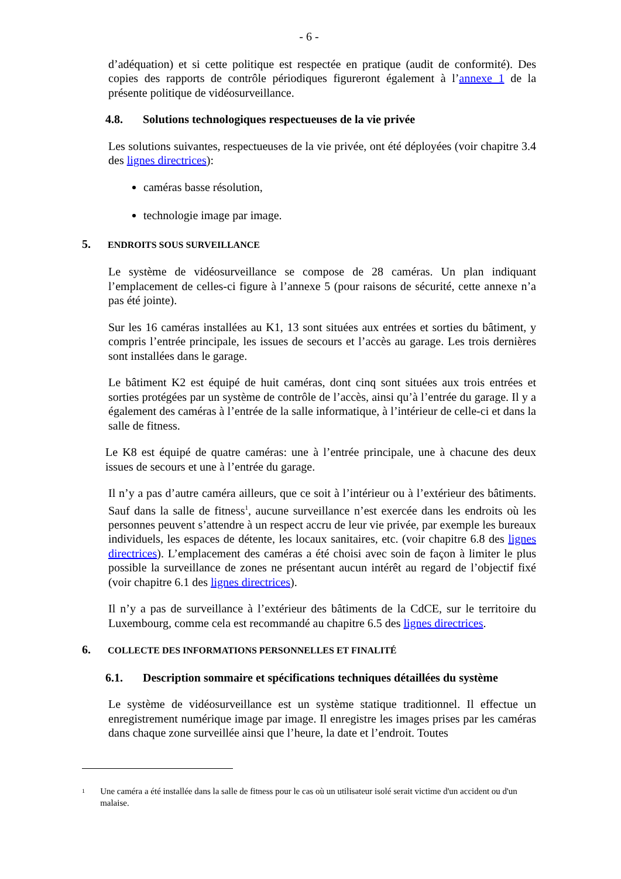- 6 -
d’adéquation) et si cette politique est respectée en pratique (audit de conformité). Des copies des rapports de contrôle périodiques figureront également à l’annexe 1 de la présente politique de vidéosurveillance.
4.8. Solutions technologiques respectueuses de la vie privée
Les solutions suivantes, respectueuses de la vie privée, ont été déployées (voir chapitre 3.4 des lignes directrices):
caméras basse résolution,
technologie image par image.
5. ENDROITS SOUS SURVEILLANCE
Le système de vidéosurveillance se compose de 28 caméras. Un plan indiquant l’emplacement de celles-ci figure à l’annexe 5 (pour raisons de sécurité, cette annexe n’a pas été jointe).
Sur les 16 caméras installées au K1, 13 sont situées aux entrées et sorties du bâtiment, y compris l’entrée principale, les issues de secours et l’accès au garage. Les trois dernières sont installées dans le garage.
Le bâtiment K2 est équipé de huit caméras, dont cinq sont situées aux trois entrées et sorties protégées par un système de contrôle de l’accès, ainsi qu’à l’entrée du garage. Il y a également des caméras à l’entrée de la salle informatique, à l’intérieur de celle-ci et dans la salle de fitness.
Le K8 est équipé de quatre caméras: une à l’entrée principale, une à chacune des deux issues de secours et une à l’entrée du garage.
Il n’y a pas d’autre caméra ailleurs, que ce soit à l’intérieur ou à l’extérieur des bâtiments. Sauf dans la salle de fitness<sup>1</sup>, aucune surveillance n’est exercée dans les endroits où les personnes peuvent s’attendre à un respect accru de leur vie privée, par exemple les bureaux individuels, les espaces de détente, les locaux sanitaires, etc. (voir chapitre 6.8 des lignes directrices). L’emplacement des caméras a été choisi avec soin de façon à limiter le plus possible la surveillance de zones ne présentant aucun intérêt au regard de l’objectif fixé (voir chapitre 6.1 des lignes directrices).
Il n’y a pas de surveillance à l’extérieur des bâtiments de la CdCE, sur le territoire du Luxembourg, comme cela est recommandé au chapitre 6.5 des lignes directrices.
6. COLLECTE DES INFORMATIONS PERSONNELLES ET FINALITÉ
6.1. Description sommaire et spécifications techniques détaillées du système
Le système de vidéosurveillance est un système statique traditionnel. Il effectue un enregistrement numérique image par image. Il enregistre les images prises par les caméras dans chaque zone surveillée ainsi que l’heure, la date et l’endroit. Toutes
<sup>1</sup>
Une caméra a été installée dans la salle de fitness pour le cas où un utilisateur isolé serait victime d'un accident ou d'un malaise.